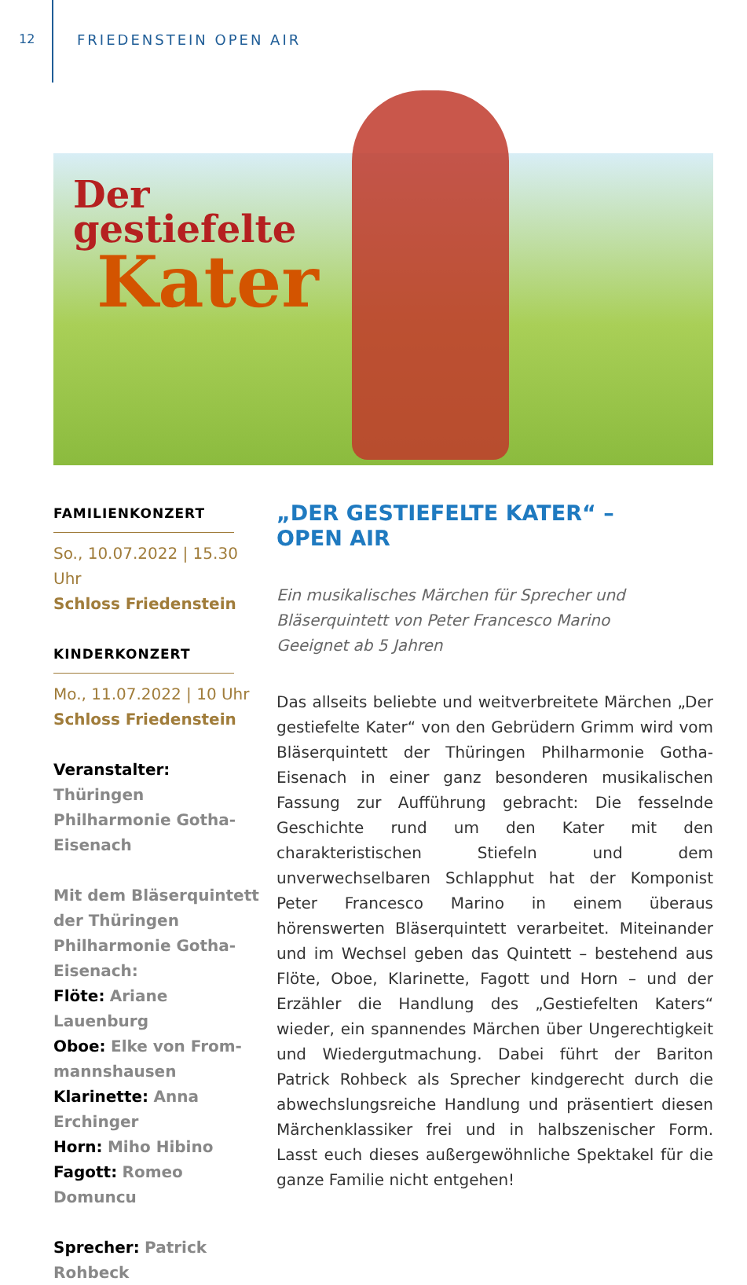12 FRIEDENSTEIN OPEN AIR
Der
gestiefelte
Kater
FAMILIENKONZERT
So., 10.07.2022 | 15.30 Uhr
Schloss Friedenstein
KINDERKONZERT
Mo., 11.07.2022 | 10 Uhr
Schloss Friedenstein
Veranstalter:
Thüringen Philharmonie Gotha-Eisenach
Mit dem Bläserquintett der Thüringen Philharmonie Gotha-Eisenach:
Flöte: Ariane Lauenburg
Oboe: Elke von From-mannshausen
Klarinette: Anna Erchinger
Horn: Miho Hibino
Fagott: Romeo Domuncu
Sprecher: Patrick Rohbeck
„DER GESTIEFELTE KATER“ –
OPEN AIR
Ein musikalisches Märchen für Sprecher und Bläserquintett von Peter Francesco Marino
Geeignet ab 5 Jahren
Das allseits beliebte und weitverbreitete Märchen „Der gestiefelte Kater“ von den Gebrüdern Grimm wird vom Bläserquintett der Thüringen Philharmonie Gotha-Eisenach in einer ganz besonderen musikalischen Fassung zur Aufführung gebracht: Die fesselnde Geschichte rund um den Kater mit den charakteristischen Stiefeln und dem unverwechselbaren Schlapphut hat der Komponist Peter Francesco Marino in einem überaus hörenswerten Bläserquintett verarbeitet. Miteinander und im Wechsel geben das Quintett – bestehend aus Flöte, Oboe, Klarinette, Fagott und Horn – und der Erzähler die Handlung des „Gestiefelten Katers“ wieder, ein spannendes Märchen über Ungerechtigkeit und Wiedergutmachung. Dabei führt der Bariton Patrick Rohbeck als Sprecher kindgerecht durch die abwechslungsreiche Handlung und präsentiert diesen Märchenklassiker frei und in halbszenischer Form. Lasst euch dieses außergewöhnliche Spektakel für die ganze Familie nicht entgehen!